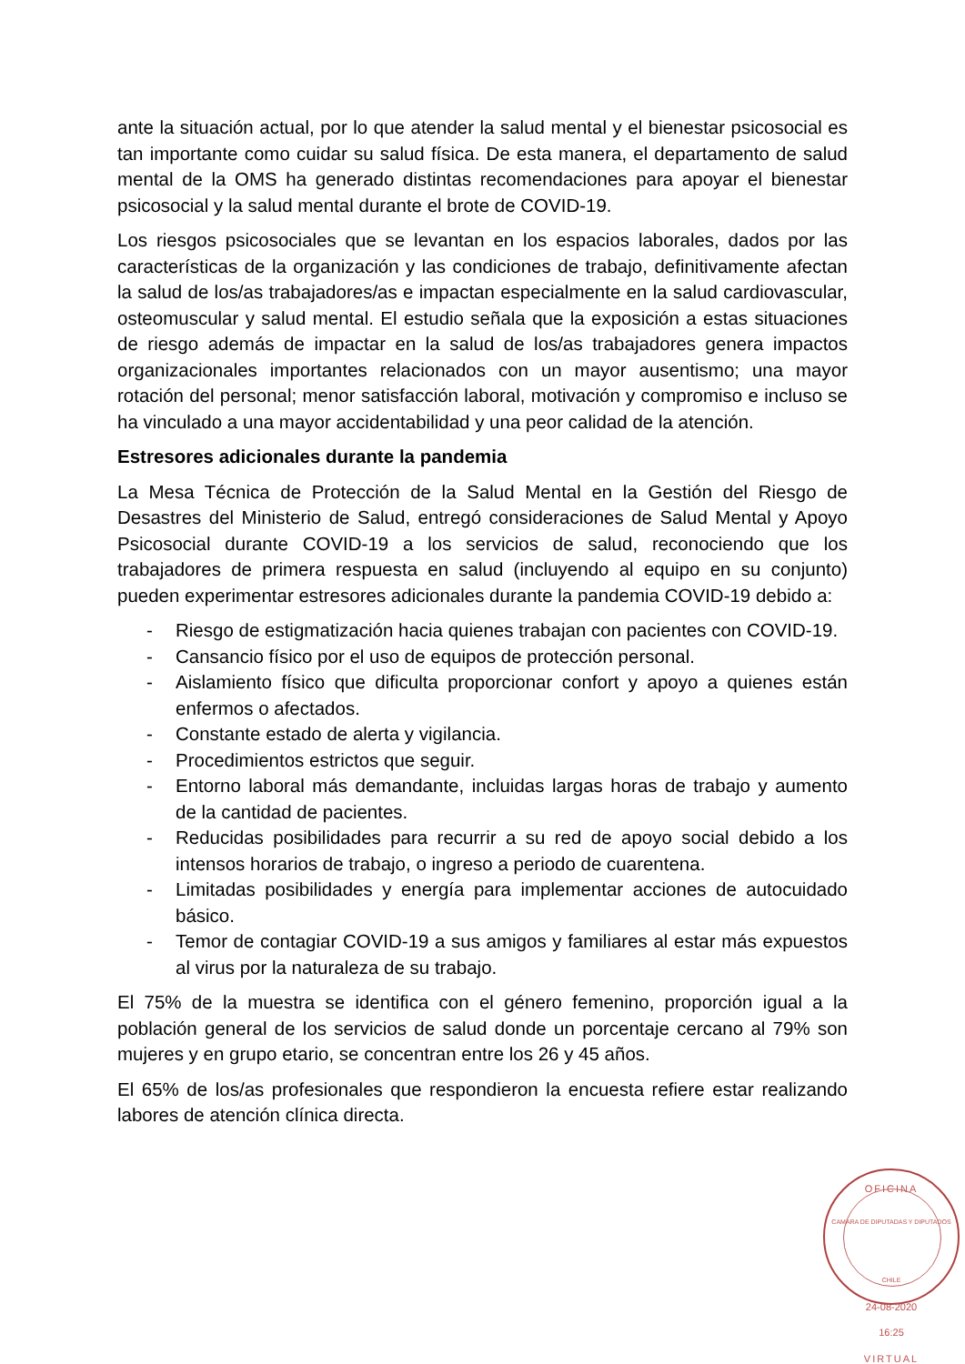ante la situación actual, por lo que atender la salud mental y el bienestar psicosocial es tan importante como cuidar su salud física. De esta manera, el departamento de salud mental de la OMS ha generado distintas recomendaciones para apoyar el bienestar psicosocial y la salud mental durante el brote de COVID-19.
Los riesgos psicosociales que se levantan en los espacios laborales, dados por las características de la organización y las condiciones de trabajo, definitivamente afectan la salud de los/as trabajadores/as e impactan especialmente en la salud cardiovascular, osteomuscular y salud mental. El estudio señala que la exposición a estas situaciones de riesgo además de impactar en la salud de los/as trabajadores genera impactos organizacionales importantes relacionados con un mayor ausentismo; una mayor rotación del personal; menor satisfacción laboral, motivación y compromiso e incluso se ha vinculado a una mayor accidentabilidad y una peor calidad de la atención.
Estresores adicionales durante la pandemia
La Mesa Técnica de Protección de la Salud Mental en la Gestión del Riesgo de Desastres del Ministerio de Salud, entregó consideraciones de Salud Mental y Apoyo Psicosocial durante COVID-19 a los servicios de salud, reconociendo que los trabajadores de primera respuesta en salud (incluyendo al equipo en su conjunto) pueden experimentar estresores adicionales durante la pandemia COVID-19 debido a:
- Riesgo de estigmatización hacia quienes trabajan con pacientes con COVID-19.
- Cansancio físico por el uso de equipos de protección personal.
- Aislamiento físico que dificulta proporcionar confort y apoyo a quienes están enfermos o afectados.
- Constante estado de alerta y vigilancia.
- Procedimientos estrictos que seguir.
- Entorno laboral más demandante, incluidas largas horas de trabajo y aumento de la cantidad de pacientes.
- Reducidas posibilidades para recurrir a su red de apoyo social debido a los intensos horarios de trabajo, o ingreso a periodo de cuarentena.
- Limitadas posibilidades y energía para implementar acciones de autocuidado básico.
- Temor de contagiar COVID-19 a sus amigos y familiares al estar más expuestos al virus por la naturaleza de su trabajo.
El 75% de la muestra se identifica con el género femenino, proporción igual a la población general de los servicios de salud donde un porcentaje cercano al 79% son mujeres y en grupo etario, se concentran entre los 26 y 45 años.
El 65% de los/as profesionales que respondieron la encuesta refiere estar realizando labores de atención clínica directa.
OFICINA
CAMARA DE DIPUTADAS Y DIPUTADOS
CHILE
24-08-2020
16:25
VIRTUAL